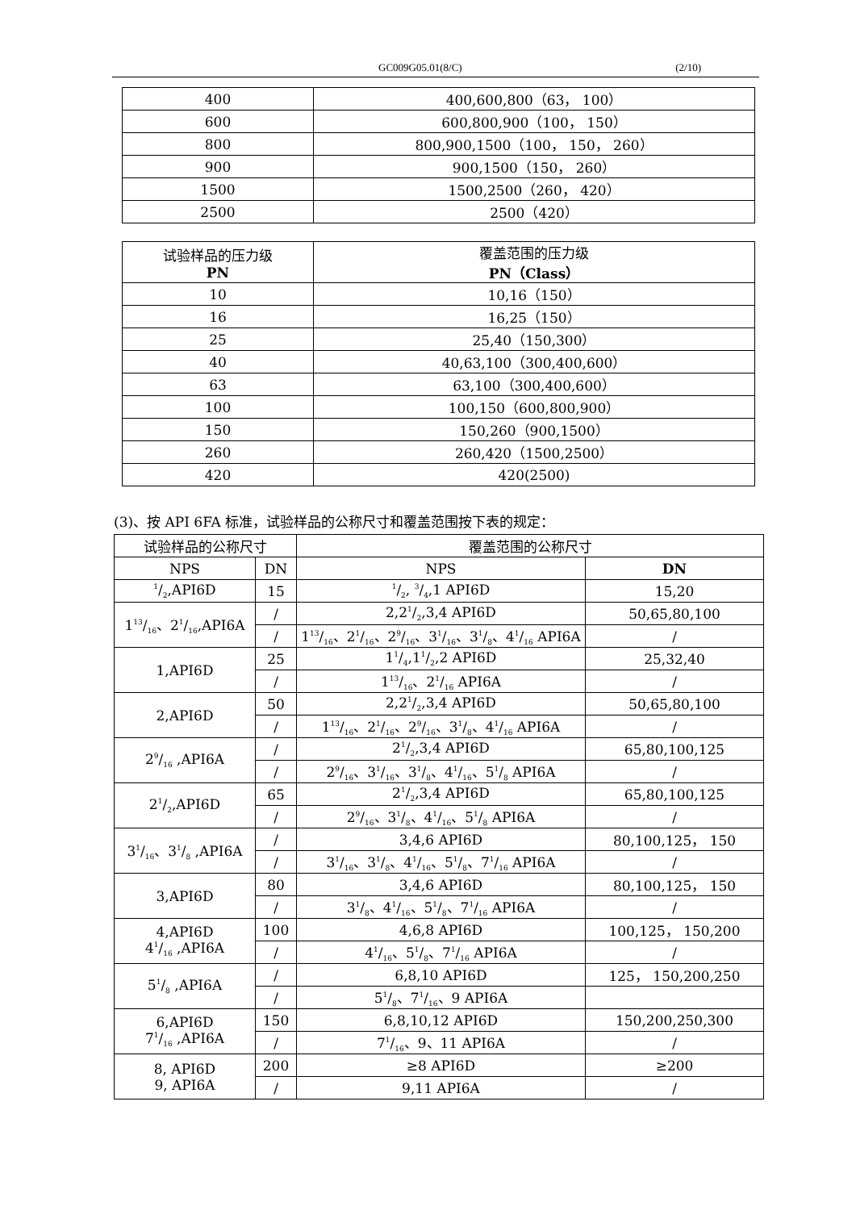GC009G05.01(8/C) (2/10)
| 400 | 400,600,800（63， 100） |
| 600 | 600,800,900（100， 150） |
| 800 | 800,900,1500（100， 150， 260） |
| 900 | 900,1500（150， 260） |
| 1500 | 1500,2500（260， 420） |
| 2500 | 2500（420） |
| 试验样品的压力级 PN | 覆盖范围的压力级 PN（Class） |
| --- | --- |
| 10 | 10,16（150） |
| 16 | 16,25（150） |
| 25 | 25,40（150,300） |
| 40 | 40,63,100（300,400,600） |
| 63 | 63,100（300,400,600） |
| 100 | 100,150（600,800,900） |
| 150 | 150,260（900,1500） |
| 260 | 260,420（1500,2500） |
| 420 | 420(2500) |
(3)、按 API 6FA 标准，试验样品的公称尺寸和覆盖范围按下表的规定：
| 试验样品的公称尺寸 | | 覆盖范围的公称尺寸 | |
| --- | --- | --- | --- |
| NPS | DN | NPS | DN |
| 1/2,API6D | 15 | 1/2, 3/4,1 API6D | 15,20 |
| 113/16、21/16,API6A | / | 2,21/2,3,4 API6D | 50,65,80,100 |
| | / | 113/16、21/16、29/16、31/16、31/8、41/16 API6A | / |
| 1,API6D | 25 | 11/4,11/2,2 API6D | 25,32,40 |
| | / | 113/16、21/16 API6A | / |
| 2,API6D | 50 | 2,21/2,3,4 API6D | 50,65,80,100 |
| | / | 113/16、21/16、29/16、31/8、41/16 API6A | / |
| 29/16 ,API6A | / | 21/2,3,4 API6D | 65,80,100,125 |
| | / | 29/16、31/16、31/8、41/16、51/8 API6A | / |
| 21/2,API6D | 65 | 21/2,3,4 API6D | 65,80,100,125 |
| | / | 29/16、31/8、41/16、51/8 API6A | / |
| 31/16、31/8 ,API6A | / | 3,4,6 API6D | 80,100,125， 150 |
| | / | 31/16、31/8、41/16、51/8、71/16 API6A | / |
| 3,API6D | 80 | 3,4,6 API6D | 80,100,125， 150 |
| | / | 31/8、41/16、51/8、71/16 API6A | / |
| 4,API6D 41/16 ,API6A | 100 | 4,6,8 API6D | 100,125， 150,200 |
| | / | 41/16、51/8、71/16 API6A | / |
| 51/8 ,API6A | / | 6,8,10 API6D | 125， 150,200,250 |
| | / | 51/8、71/16、9 API6A | |
| 6,API6D 71/16 ,API6A | 150 | 6,8,10,12 API6D | 150,200,250,300 |
| | / | 71/16、9、11 API6A | / |
| 8, API6D 9, API6A | 200 | ≥8 API6D | ≥200 |
| | / | 9,11 API6A | / |